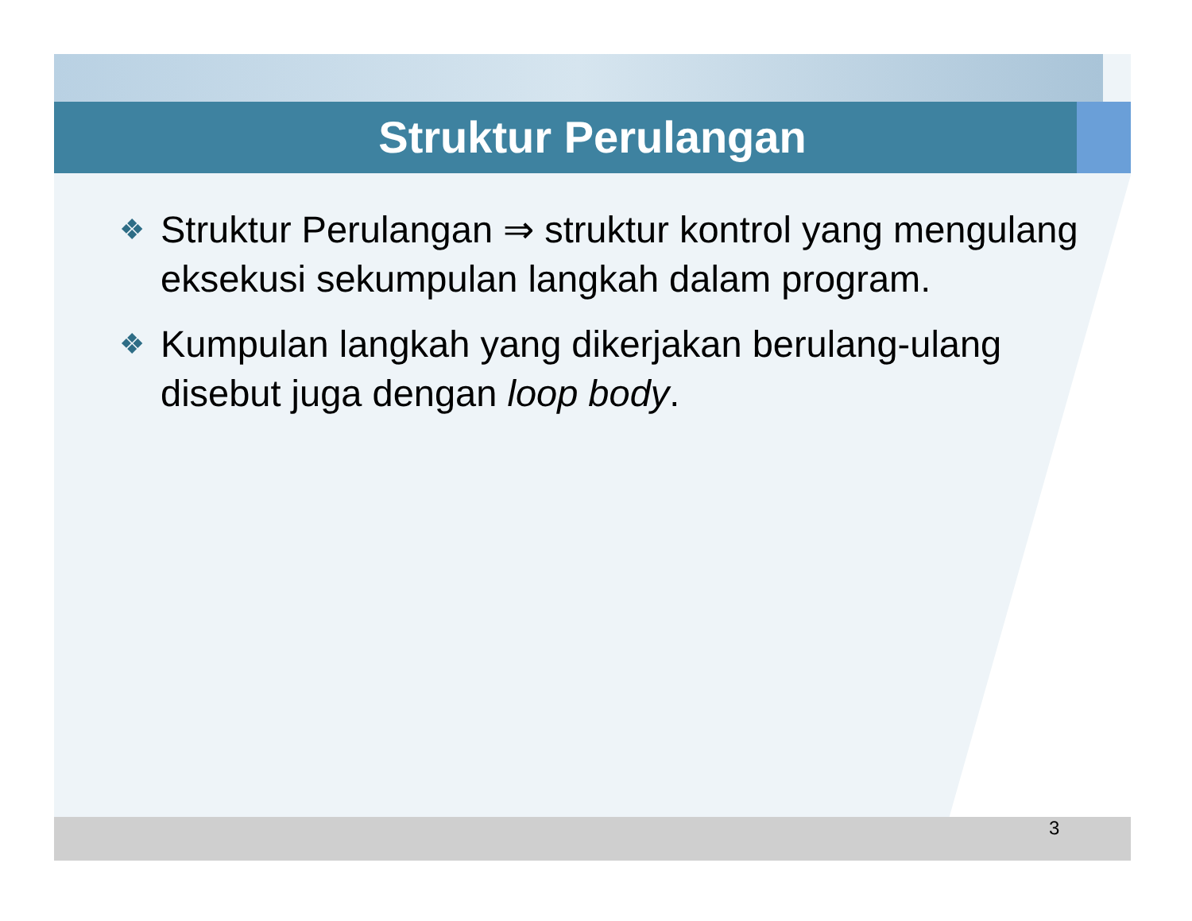Struktur Perulangan
❖ Struktur Perulangan ⇒ struktur kontrol yang mengulang eksekusi sekumpulan langkah dalam program.
❖ Kumpulan langkah yang dikerjakan berulang-ulang disebut juga dengan loop body.
3